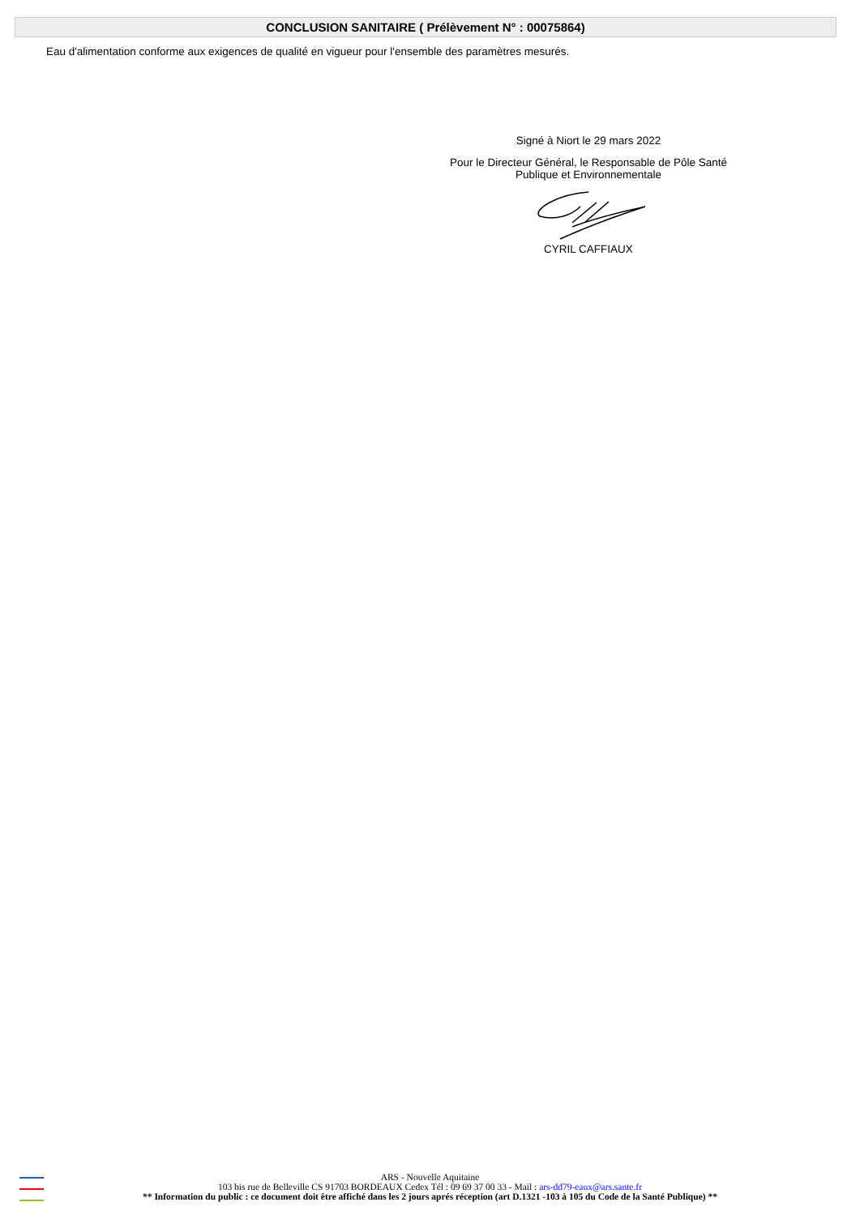CONCLUSION SANITAIRE ( Prélèvement N° : 00075864)
Eau d'alimentation conforme aux exigences de qualité en vigueur pour l'ensemble des paramètres mesurés.
Signé à Niort le 29 mars 2022
Pour le Directeur Général, le Responsable de Pôle Santé
Publique et Environnementale
CYRIL CAFFIAUX
ARS - Nouvelle Aquitaine
103 bis rue de Belleville CS 91703 BORDEAUX Cedex Tél : 09 69 37 00 33 - Mail : ars-dd79-eaux@ars.sante.fr
** Information du public : ce document doit être affiché dans les 2 jours aprés réception (art D.1321 -103 à 105 du Code de la Santé Publique) **